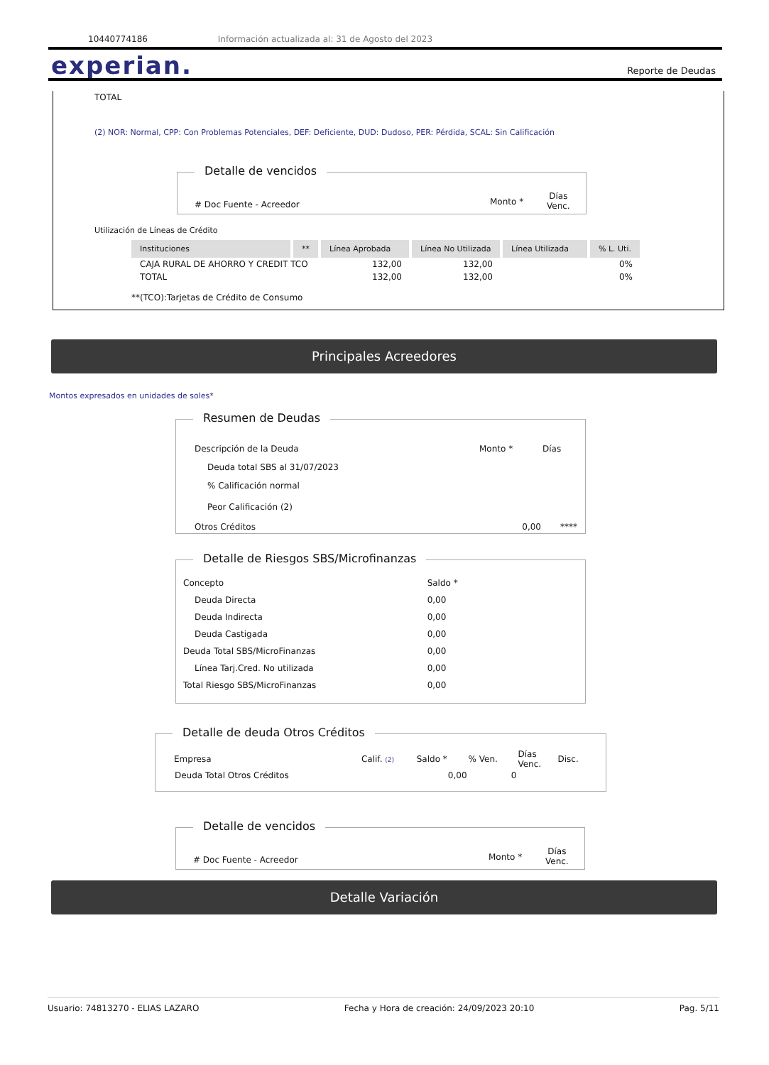10440774186 Información actualizada al: 31 de Agosto del 2023
experian. Reporte de Deudas
TOTAL
(2) NOR: Normal, CPP: Con Problemas Potenciales, DEF: Deficiente, DUD: Dudoso, PER: Pérdida, SCAL: Sin Calificación
Detalle de vencidos
# Doc Fuente - Acreedor Monto *
Días
Venc.
Utilización de Líneas de Crédito
| Instituciones | ** | Línea Aprobada | Línea No Utilizada | Línea Utilizada | % L. Uti. |
| --- | --- | --- | --- | --- | --- |
| CAJA RURAL DE AHORRO Y CREDIT TCO | | 132,00 | 132,00 | | 0% |
| TOTAL | | 132,00 | 132,00 | | 0% |
**(TCO):Tarjetas de Crédito de Consumo
Principales Acreedores
Montos expresados en unidades de soles*
Resumen de Deudas
| Descripción de la Deuda | Monto * | Días |
| Deuda total SBS al 31/07/2023 | | |
| % Calificación normal | | |
| Peor Calificación (2) | | |
| Otros Créditos | 0,00 | **** |
Detalle de Riesgos SBS/Microfinanzas
| Concepto | Saldo * |
| Deuda Directa | 0,00 |
| Deuda Indirecta | 0,00 |
| Deuda Castigada | 0,00 |
| Deuda Total SBS/MicroFinanzas | 0,00 |
| Línea Tarj.Cred. No utilizada | 0,00 |
| Total Riesgo SBS/MicroFinanzas | 0,00 |
Detalle de deuda Otros Créditos
| Empresa | Calif. (2) | Saldo * | % Ven. | Días Venc. | Disc. |
| Deuda Total Otros Créditos | | 0,00 | 0 | | |
Detalle de vencidos
# Doc Fuente - Acreedor Monto *
Días
Venc.
Detalle Variación
Usuario: 74813270 - ELIAS LAZARO Fecha y Hora de creación: 24/09/2023 20:10 Pag. 5/11